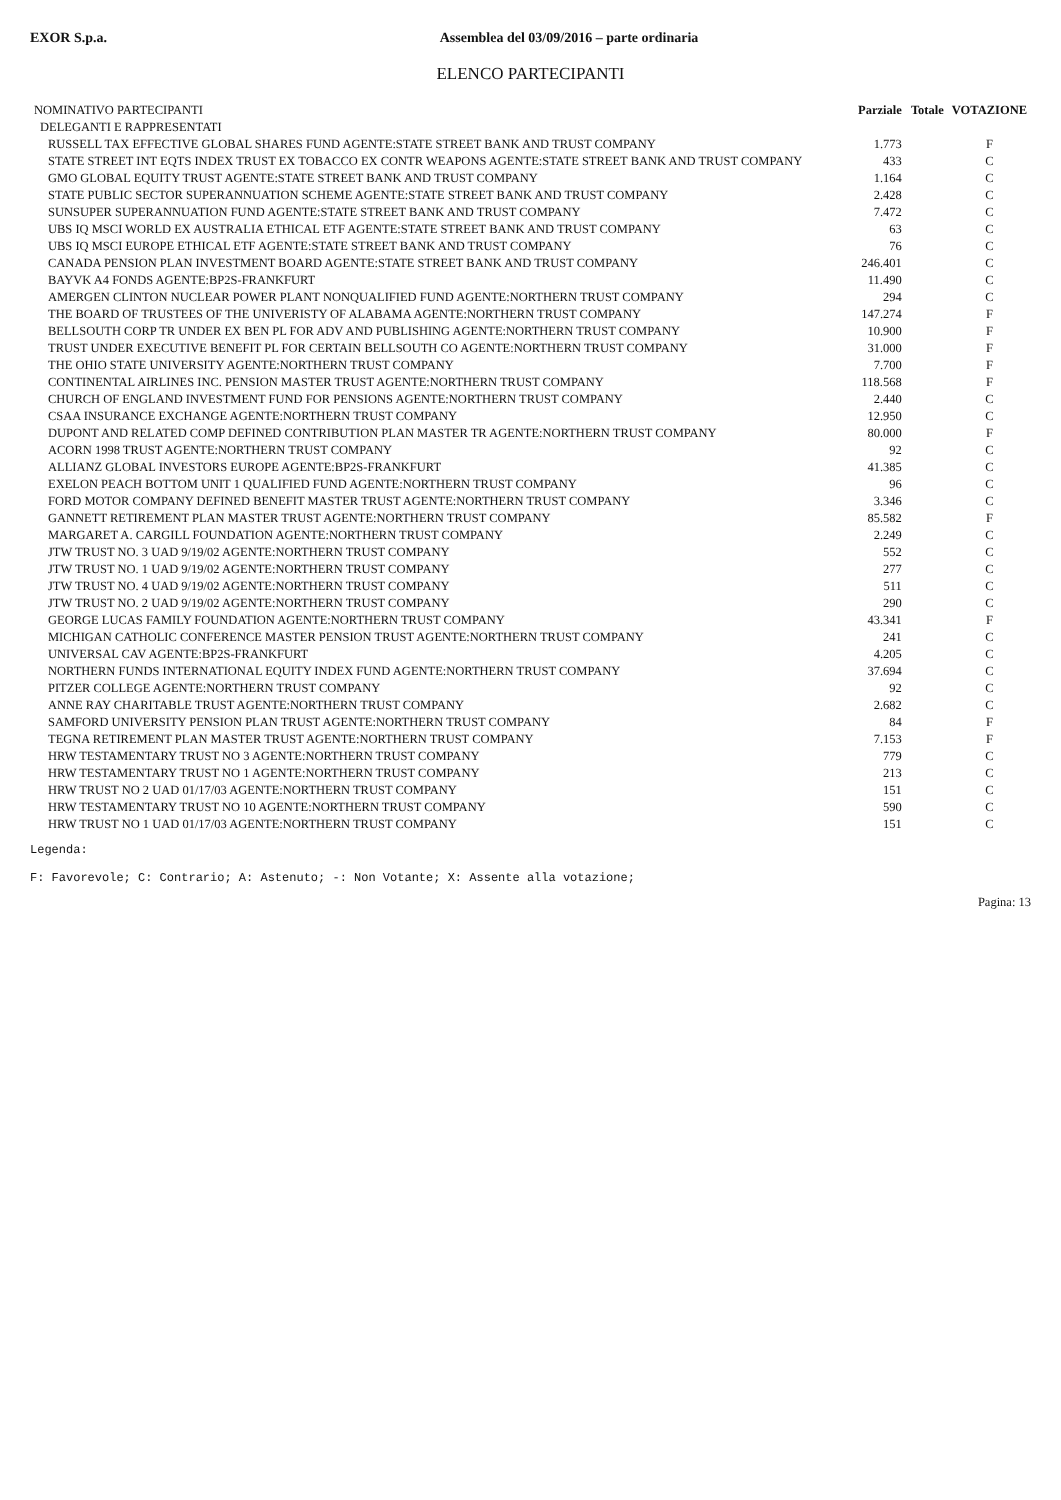EXOR S.p.a. Assemblea del 03/09/2016 – parte ordinaria
ELENCO PARTECIPANTI
| NOMINATIVO PARTECIPANTI | Parziale | Totale | VOTAZIONE |
| --- | --- | --- | --- |
| DELEGANTI E RAPPRESENTATI | | | |
| RUSSELL TAX EFFECTIVE GLOBAL SHARES FUND AGENTE:STATE STREET BANK AND TRUST COMPANY | 1.773 | | F |
| STATE STREET INT EQTS INDEX TRUST EX TOBACCO EX CONTR WEAPONS AGENTE:STATE STREET BANK AND TRUST COMPANY | 433 | | C |
| GMO GLOBAL EQUITY TRUST AGENTE:STATE STREET BANK AND TRUST COMPANY | 1.164 | | C |
| STATE PUBLIC SECTOR SUPERANNUATION SCHEME AGENTE:STATE STREET BANK AND TRUST COMPANY | 2.428 | | C |
| SUNSUPER SUPERANNUATION FUND AGENTE:STATE STREET BANK AND TRUST COMPANY | 7.472 | | C |
| UBS IQ MSCI WORLD EX AUSTRALIA ETHICAL ETF AGENTE:STATE STREET BANK AND TRUST COMPANY | 63 | | C |
| UBS IQ MSCI EUROPE ETHICAL ETF AGENTE:STATE STREET BANK AND TRUST COMPANY | 76 | | C |
| CANADA PENSION PLAN INVESTMENT BOARD AGENTE:STATE STREET BANK AND TRUST COMPANY | 246.401 | | C |
| BAYVK A4 FONDS AGENTE:BP2S-FRANKFURT | 11.490 | | C |
| AMERGEN CLINTON NUCLEAR POWER PLANT NONQUALIFIED FUND AGENTE:NORTHERN TRUST COMPANY | 294 | | C |
| THE BOARD OF TRUSTEES OF THE UNIVERISTY OF ALABAMA AGENTE:NORTHERN TRUST COMPANY | 147.274 | | F |
| BELLSOUTH CORP TR UNDER EX BEN PL FOR ADV AND PUBLISHING AGENTE:NORTHERN TRUST COMPANY | 10.900 | | F |
| TRUST UNDER EXECUTIVE BENEFIT PL FOR CERTAIN BELLSOUTH CO AGENTE:NORTHERN TRUST COMPANY | 31.000 | | F |
| THE OHIO STATE UNIVERSITY AGENTE:NORTHERN TRUST COMPANY | 7.700 | | F |
| CONTINENTAL AIRLINES INC. PENSION MASTER TRUST AGENTE:NORTHERN TRUST COMPANY | 118.568 | | F |
| CHURCH OF ENGLAND INVESTMENT FUND FOR PENSIONS AGENTE:NORTHERN TRUST COMPANY | 2.440 | | C |
| CSAA INSURANCE EXCHANGE AGENTE:NORTHERN TRUST COMPANY | 12.950 | | C |
| DUPONT AND RELATED COMP DEFINED CONTRIBUTION PLAN MASTER TR AGENTE:NORTHERN TRUST COMPANY | 80.000 | | F |
| ACORN 1998 TRUST AGENTE:NORTHERN TRUST COMPANY | 92 | | C |
| ALLIANZ GLOBAL INVESTORS EUROPE AGENTE:BP2S-FRANKFURT | 41.385 | | C |
| EXELON PEACH BOTTOM UNIT 1 QUALIFIED FUND AGENTE:NORTHERN TRUST COMPANY | 96 | | C |
| FORD MOTOR COMPANY DEFINED BENEFIT MASTER TRUST AGENTE:NORTHERN TRUST COMPANY | 3.346 | | C |
| GANNETT RETIREMENT PLAN MASTER TRUST AGENTE:NORTHERN TRUST COMPANY | 85.582 | | F |
| MARGARET A. CARGILL FOUNDATION AGENTE:NORTHERN TRUST COMPANY | 2.249 | | C |
| JTW TRUST NO. 3 UAD 9/19/02 AGENTE:NORTHERN TRUST COMPANY | 552 | | C |
| JTW TRUST NO. 1 UAD 9/19/02 AGENTE:NORTHERN TRUST COMPANY | 277 | | C |
| JTW TRUST NO. 4 UAD 9/19/02 AGENTE:NORTHERN TRUST COMPANY | 511 | | C |
| JTW TRUST NO. 2 UAD 9/19/02 AGENTE:NORTHERN TRUST COMPANY | 290 | | C |
| GEORGE LUCAS FAMILY FOUNDATION AGENTE:NORTHERN TRUST COMPANY | 43.341 | | F |
| MICHIGAN CATHOLIC CONFERENCE MASTER PENSION TRUST AGENTE:NORTHERN TRUST COMPANY | 241 | | C |
| UNIVERSAL CAV AGENTE:BP2S-FRANKFURT | 4.205 | | C |
| NORTHERN FUNDS INTERNATIONAL EQUITY INDEX FUND AGENTE:NORTHERN TRUST COMPANY | 37.694 | | C |
| PITZER COLLEGE AGENTE:NORTHERN TRUST COMPANY | 92 | | C |
| ANNE RAY CHARITABLE TRUST AGENTE:NORTHERN TRUST COMPANY | 2.682 | | C |
| SAMFORD UNIVERSITY PENSION PLAN TRUST AGENTE:NORTHERN TRUST COMPANY | 84 | | F |
| TEGNA RETIREMENT PLAN MASTER TRUST AGENTE:NORTHERN TRUST COMPANY | 7.153 | | F |
| HRW TESTAMENTARY TRUST NO 3 AGENTE:NORTHERN TRUST COMPANY | 779 | | C |
| HRW TESTAMENTARY TRUST NO 1 AGENTE:NORTHERN TRUST COMPANY | 213 | | C |
| HRW TRUST NO 2 UAD 01/17/03 AGENTE:NORTHERN TRUST COMPANY | 151 | | C |
| HRW TESTAMENTARY TRUST NO 10 AGENTE:NORTHERN TRUST COMPANY | 590 | | C |
| HRW TRUST NO 1 UAD 01/17/03 AGENTE:NORTHERN TRUST COMPANY | 151 | | C |
Legenda:
F: Favorevole; C: Contrario; A: Astenuto; -: Non Votante; X: Assente alla votazione;
Pagina: 13